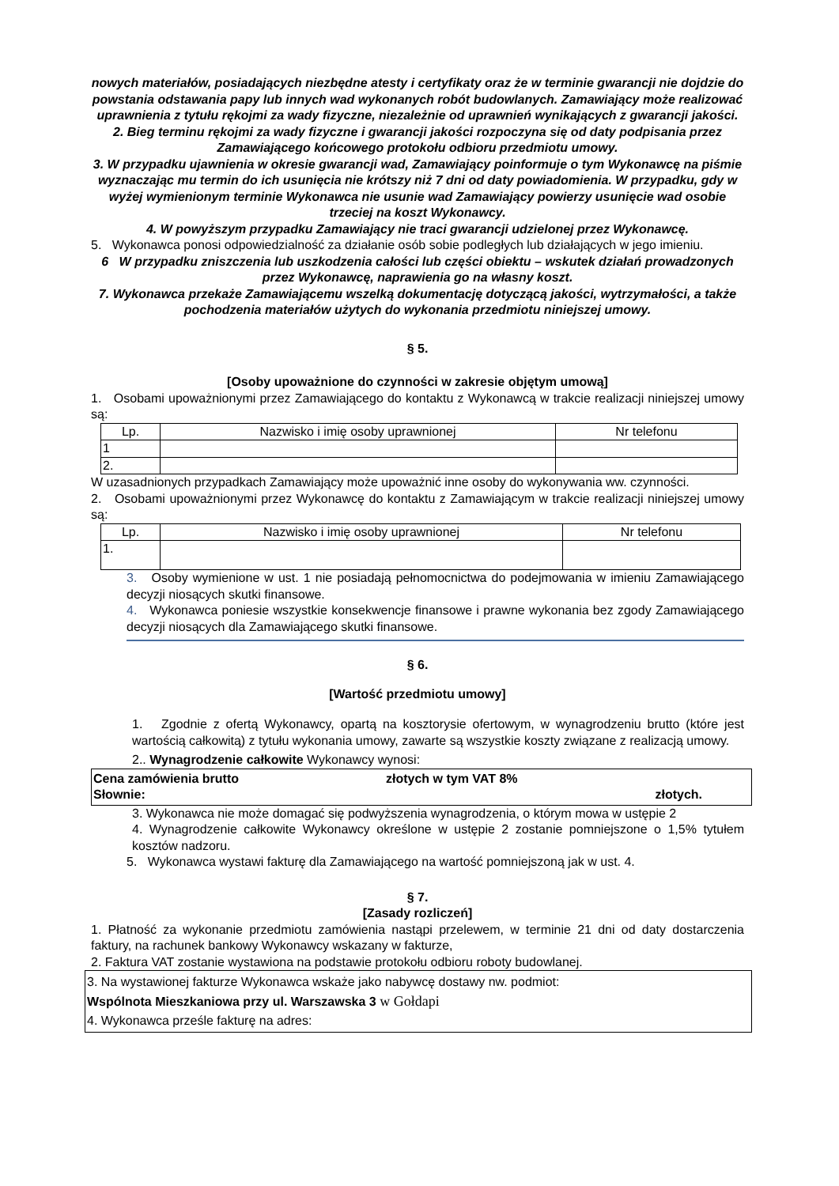nowych materiałów, posiadających niezbędne atesty i certyfikaty oraz że w terminie gwarancji nie dojdzie do powstania odstawania papy lub innych wad wykonanych robót budowlanych. Zamawiający może realizować uprawnienia z tytułu rękojmi za wady fizyczne, niezależnie od uprawnień wynikających z gwarancji jakości.
2. Bieg terminu rękojmi za wady fizyczne i gwarancji jakości rozpoczyna się od daty podpisania przez Zamawiającego końcowego protokołu odbioru przedmiotu umowy.
3. W przypadku ujawnienia w okresie gwarancji wad, Zamawiający poinformuje o tym Wykonawcę na piśmie wyznaczając mu termin do ich usunięcia nie krótszy niż 7 dni od daty powiadomienia. W przypadku, gdy w wyżej wymienionym terminie Wykonawca nie usunie wad Zamawiający powierzy usunięcie wad osobie trzeciej na koszt Wykonawcy.
4. W powyższym przypadku Zamawiający nie traci gwarancji udzielonej przez Wykonawcę.
5. Wykonawca ponosi odpowiedzialność za działanie osób sobie podległych lub działających w jego imieniu.
6 W przypadku zniszczenia lub uszkodzenia całości lub części obiektu – wskutek działań prowadzonych przez Wykonawcę, naprawienia go na własny koszt.
7. Wykonawca przekaże Zamawiającemu wszelką dokumentację dotyczącą jakości, wytrzymałości, a także pochodzenia materiałów użytych do wykonania przedmiotu niniejszej umowy.
§ 5.
[Osoby upoważnione do czynności w zakresie objętym umową]
1. Osobami upoważnionymi przez Zamawiającego do kontaktu z Wykonawcą w trakcie realizacji niniejszej umowy są:
| Lp. | Nazwisko i imię osoby uprawnionej | Nr telefonu |
| --- | --- | --- |
| 1 | | |
| 2. | | |
W uzasadnionych przypadkach Zamawiający może upoważnić inne osoby do wykonywania ww. czynności.
2. Osobami upoważnionymi przez Wykonawcę do kontaktu z Zamawiającym w trakcie realizacji niniejszej umowy są:
| Lp. | Nazwisko i imię osoby uprawnionej | Nr telefonu |
| --- | --- | --- |
| 1. | | |
3. Osoby wymienione w ust. 1 nie posiadają pełnomocnictwa do podejmowania w imieniu Zamawiającego decyzji niosących skutki finansowe.
4. Wykonawca poniesie wszystkie konsekwencje finansowe i prawne wykonania bez zgody Zamawiającego decyzji niosących dla Zamawiającego skutki finansowe.
§ 6.
[Wartość przedmiotu umowy]
1. Zgodnie z ofertą Wykonawcy, opartą na kosztorysie ofertowym, w wynagrodzeniu brutto (które jest wartością całkowitą) z tytułu wykonania umowy, zawarte są wszystkie koszty związane z realizacją umowy.
2.. Wynagrodzenie całkowite Wykonawcy wynosi:
Cena zamówienia brutto złotych w tym VAT 8%
Słownie: złotych.
3. Wykonawca nie może domagać się podwyższenia wynagrodzenia, o którym mowa w ustępie 2
4. Wynagrodzenie całkowite Wykonawcy określone w ustępie 2 zostanie pomniejszone o 1,5% tytułem kosztów nadzoru.
5. Wykonawca wystawi fakturę dla Zamawiającego na wartość pomniejszoną jak w ust. 4.
§ 7.
[Zasady rozliczeń]
1. Płatność za wykonanie przedmiotu zamówienia nastąpi przelewem, w terminie 21 dni od daty dostarczenia faktury, na rachunek bankowy Wykonawcy wskazany w fakturze,
2. Faktura VAT zostanie wystawiona na podstawie protokołu odbioru roboty budowlanej.
3. Na wystawionej fakturze Wykonawca wskaże jako nabywcę dostawy nw. podmiot:
Wspólnota Mieszkaniowa przy ul. Warszawska 3 w Gołdapi
4. Wykonawca prześle fakturę na adres: